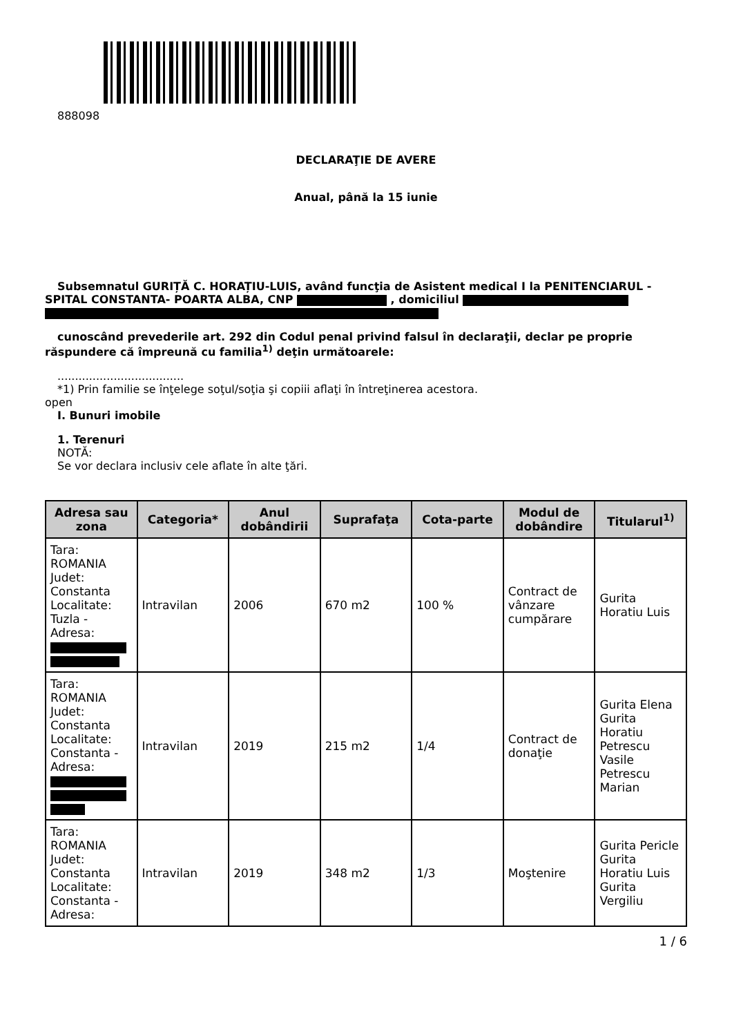888098
DECLARAŢIE DE AVERE
Anual, până la 15 iunie
Subsemnatul GURIȚĂ C. HORAȚIU-LUIS, având funcţia de Asistent medical I la PENITENCIARUL - SPITAL CONSTANTA- POARTA ALBA, CNP , domiciliul
cunoscând prevederile art. 292 din Codul penal privind falsul în declaraţii, declar pe proprie răspundere că împreună cu familia<sup>1)</sup> deţin următoarele:
....................................
*1) Prin familie se înţelege soţul/soţia şi copiii aflaţi în întreţinerea acestora.
open
I. Bunuri imobile
1. Terenuri
NOTĂ:
Se vor declara inclusiv cele aflate în alte ţări.
| Adresa sau zona | Categoria* | Anul dobândirii | Suprafaţa | Cota-parte | Modul de dobândire | Titularul<sup>1)</sup> |
| --- | --- | --- | --- | --- | --- | --- |
| Tara: ROMANIA Judet: Constanta Localitate: Tuzla - Adresa: | Intravilan | 2006 | 670 m2 | 100 % | Contract de vânzare cumpărare | Gurita Horatiu Luis |
| Tara: ROMANIA Judet: Constanta Localitate: Constanta - Adresa: | Intravilan | 2019 | 215 m2 | 1/4 | Contract de donaţie | Gurita Elena Gurita Horatiu Petrescu Vasile Petrescu Marian |
| Tara: ROMANIA Judet: Constanta Localitate: Constanta - Adresa: | Intravilan | 2019 | 348 m2 | 1/3 | Moştenire | Gurita Pericle Gurita Horatiu Luis Gurita Vergiliu |
1 / 6